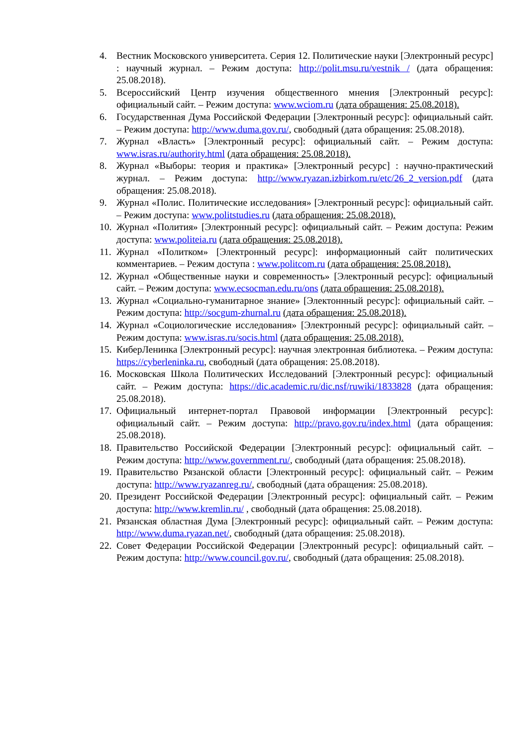4. Вестник Московского университета. Серия 12. Политические науки [Электронный ресурс] : научный журнал. – Режим доступа: http://polit.msu.ru/vestnik / (дата обращения: 25.08.2018).
5. Всероссийский Центр изучения общественного мнения [Электронный ресурс]: официальный сайт. – Режим доступа: www.wciom.ru (дата обращения: 25.08.2018).
6. Государственная Дума Российской Федерации [Электронный ресурс]: официальный сайт. – Режим доступа: http://www.duma.gov.ru/, свободный (дата обращения: 25.08.2018).
7. Журнал «Власть» [Электронный ресурс]: официальный сайт. – Режим доступа: www.isras.ru/authority.html (дата обращения: 25.08.2018).
8. Журнал «Выборы: теория и практика» [Электронный ресурс] : научно-практический журнал. – Режим доступа: http://www.ryazan.izbirkom.ru/etc/26_2_version.pdf (дата обращения: 25.08.2018).
9. Журнал «Полис. Политические исследования» [Электронный ресурс]: официальный сайт. – Режим доступа: www.politstudies.ru (дата обращения: 25.08.2018).
10. Журнал «Полития» [Электронный ресурс]: официальный сайт. – Режим доступа: Режим доступа: www.politeia.ru (дата обращения: 25.08.2018).
11. Журнал «Политком» [Электронный ресурс]: информационный сайт политических комментариев. – Режим доступа : www.politcom.ru (дата обращения: 25.08.2018).
12. Журнал «Общественные науки и современность» [Электронный ресурс]: официальный сайт. – Режим доступа: www.ecsocman.edu.ru/ons (дата обращения: 25.08.2018).
13. Журнал «Социально-гуманитарное знание» [Электоннный ресурс]: официальный сайт. – Режим доступа: http://socgum-zhurnal.ru (дата обращения: 25.08.2018).
14. Журнал «Социологические исследования» [Электронный ресурс]: официальный сайт. – Режим доступа: www.isras.ru/socis.html (дата обращения: 25.08.2018).
15. КиберЛенинка [Электронный ресурс]: научная электронная библиотека. – Режим доступа: https://cyberleninka.ru, свободный (дата обращения: 25.08.2018).
16. Московская Школа Политических Исследований [Электронный ресурс]: официальный сайт. – Режим доступа: https://dic.academic.ru/dic.nsf/ruwiki/1833828 (дата обращения: 25.08.2018).
17. Официальный интернет-портал Правовой информации [Электронный ресурс]: официальный сайт. – Режим доступа: http://pravo.gov.ru/index.html (дата обращения: 25.08.2018).
18. Правительство Российской Федерации [Электронный ресурс]: официальный сайт. – Режим доступа: http://www.government.ru/, свободный (дата обращения: 25.08.2018).
19. Правительство Рязанской области [Электронный ресурс]: официальный сайт. – Режим доступа: http://www.ryazanreg.ru/, свободный (дата обращения: 25.08.2018).
20. Президент Российской Федерации [Электронный ресурс]: официальный сайт. – Режим доступа: http://www.kremlin.ru/ , свободный (дата обращения: 25.08.2018).
21. Рязанская областная Дума [Электронный ресурс]: официальный сайт. – Режим доступа: http://www.duma.ryazan.net/, свободный (дата обращения: 25.08.2018).
22. Совет Федерации Российской Федерации [Электронный ресурс]: официальный сайт. – Режим доступа: http://www.council.gov.ru/, свободный (дата обращения: 25.08.2018).